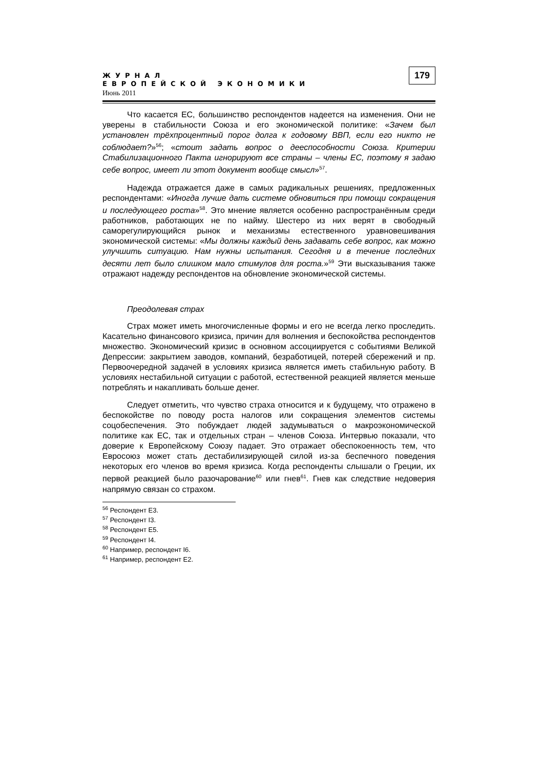ЖУРНАЛ
ЕВРОПЕЙСКОЙ ЭКОНОМИКИ
Июнь 2011
179
Что касается ЕС, большинство респондентов надеется на изменения. Они не уверены в стабильности Союза и его экономической политике: «Зачем был установлен трёхпроцентный порог долга к годовому ВВП, если его никто не соблюдает?»<sup>56</sup>; «стоит задать вопрос о дееспособности Союза. Критерии Стабилизационного Пакта игнорируют все страны – члены ЕС, поэтому я задаю себе вопрос, имеет ли этот документ вообще смысл»<sup>57</sup>.
Надежда отражается даже в самых радикальных решениях, предложенных респондентами: «Иногда лучше дать системе обновиться при помощи сокращения и последующего роста»<sup>58</sup>. Это мнение является особенно распространённым среди работников, работающих не по найму. Шестеро из них верят в свободный саморегулирующийся рынок и механизмы естественного уравновешивания экономической системы: «Мы должны каждый день задавать себе вопрос, как можно улучшить ситуацию. Нам нужны испытания. Сегодня и в течение последних десяти лет было слишком мало стимулов для роста.»<sup>59</sup> Эти высказывания также отражают надежду респондентов на обновление экономической системы.
Преодолевая страх
Страх может иметь многочисленные формы и его не всегда легко проследить. Касательно финансового кризиса, причин для волнения и беспокойства респондентов множество. Экономический кризис в основном ассоциируется с событиями Великой Депрессии: закрытием заводов, компаний, безработицей, потерей сбережений и пр. Первоочередной задачей в условиях кризиса является иметь стабильную работу. В условиях нестабильной ситуации с работой, естественной реакцией является меньше потреблять и накапливать больше денег.
Следует отметить, что чувство страха относится и к будущему, что отражено в беспокойстве по поводу роста налогов или сокращения элементов системы соцобеспечения. Это побуждает людей задумываться о макроэкономической политике как ЕС, так и отдельных стран – членов Союза. Интервью показали, что доверие к Европейскому Союзу падает. Это отражает обеспокоенность тем, что Евросоюз может стать дестабилизирующей силой из-за беспечного поведения некоторых его членов во время кризиса. Когда респонденты слышали о Греции, их первой реакцией было разочарование<sup>60</sup> или гнев<sup>61</sup>. Гнев как следствие недоверия напрямую связан со страхом.
<sup>56</sup> Респондент E3.
<sup>57</sup> Респондент I3.
<sup>58</sup> Респондент E5.
<sup>59</sup> Респондент I4.
<sup>60</sup> Например, респондент I6.
<sup>61</sup> Например, респондент E2.